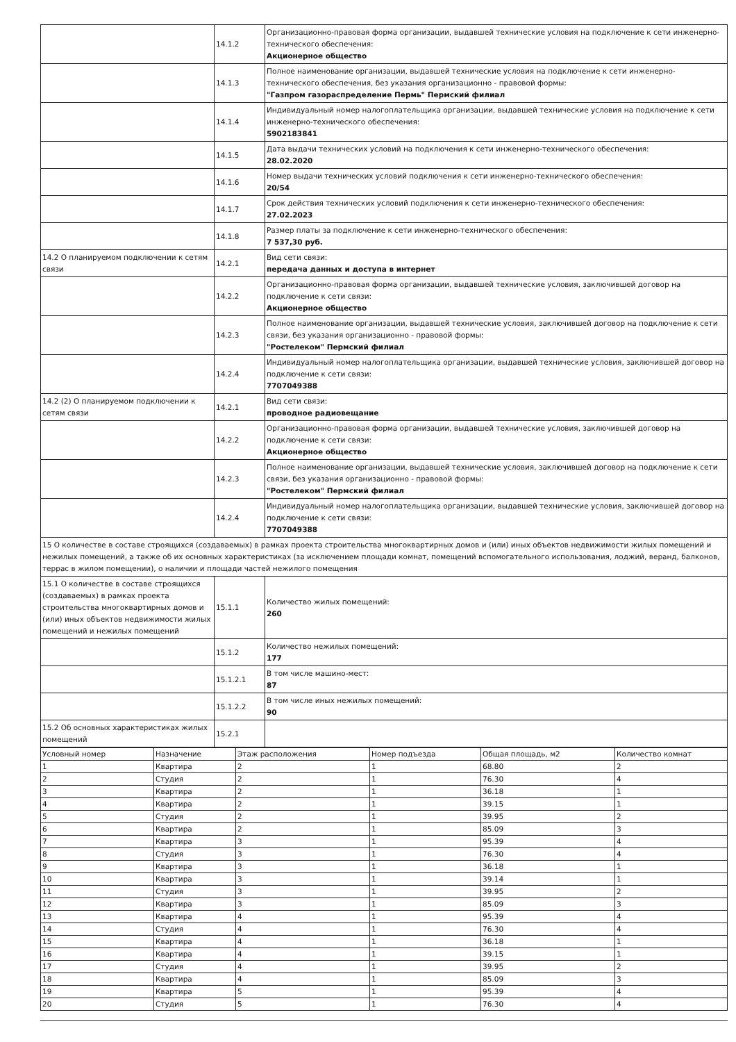| | 14.1.2 | Организационно-правовая форма организации, выдавшей технические условия на подключение к сети инженерно-технического обеспечения: Акционерное общество |
| | 14.1.3 | Полное наименование организации, выдавшей технические условия на подключение к сети инженерно-технического обеспечения, без указания организационно - правовой формы: "Газпром газораспределение Пермь" Пермский филиал |
| | 14.1.4 | Индивидуальный номер налогоплательщика организации, выдавшей технические условия на подключение к сети инженерно-технического обеспечения: 5902183841 |
| | 14.1.5 | Дата выдачи технических условий на подключения к сети инженерно-технического обеспечения: 28.02.2020 |
| | 14.1.6 | Номер выдачи технических условий подключения к сети инженерно-технического обеспечения: 20/54 |
| | 14.1.7 | Срок действия технических условий подключения к сети инженерно-технического обеспечения: 27.02.2023 |
| | 14.1.8 | Размер платы за подключение к сети инженерно-технического обеспечения: 7 537,30 руб. |
| 14.2 О планируемом подключении к сетям связи | 14.2.1 | Вид сети связи: передача данных и доступа в интернет |
| | 14.2.2 | Организационно-правовая форма организации, выдавшей технические условия, заключившей договор на подключение к сети связи: Акционерное общество |
| | 14.2.3 | Полное наименование организации, выдавшей технические условия, заключившей договор на подключение к сети связи, без указания организационно - правовой формы: "Ростелеком" Пермский филиал |
| | 14.2.4 | Индивидуальный номер налогоплательщика организации, выдавшей технические условия, заключившей договор на подключение к сети связи: 7707049388 |
| 14.2 (2) О планируемом подключении к сетям связи | 14.2.1 | Вид сети связи: проводное радиовещание |
| | 14.2.2 | Организационно-правовая форма организации, выдавшей технические условия, заключившей договор на подключение к сети связи: Акционерное общество |
| | 14.2.3 | Полное наименование организации, выдавшей технические условия, заключившей договор на подключение к сети связи, без указания организационно - правовой формы: "Ростелеком" Пермский филиал |
| | 14.2.4 | Индивидуальный номер налогоплательщика организации, выдавшей технические условия, заключившей договор на подключение к сети связи: 7707049388 |
| 15 О количестве в составе строящихся (создаваемых) в рамках проекта строительства многоквартирных домов и (или) иных объектов недвижимости жилых помещений и нежилых помещений, а также об их основных характеристиках (за исключением площади комнат, помещений вспомогательного использования, лоджий, веранд, балконов, террас в жилом помещении), о наличии и площади частей нежилого помещения | | |
| 15.1 О количестве в составе строящихся (создаваемых) в рамках проекта строительства многоквартирных домов и (или) иных объектов недвижимости жилых помещений и нежилых помещений | 15.1.1 | Количество жилых помещений: 260 |
| | 15.1.2 | Количество нежилых помещений: 177 |
| | 15.1.2.1 | В том числе машино-мест: 87 |
| | 15.1.2.2 | В том числе иных нежилых помещений: 90 |
| 15.2 Об основных характеристиках жилых помещений | 15.2.1 | |
| Условный номер | Назначение | Этаж расположения | Номер подъезда | Общая площадь, м2 | Количество комнат |
| --- | --- | --- | --- | --- | --- |
| 1 | Квартира | 2 | 1 | 68.80 | 2 |
| 2 | Студия | 2 | 1 | 76.30 | 4 |
| 3 | Квартира | 2 | 1 | 36.18 | 1 |
| 4 | Квартира | 2 | 1 | 39.15 | 1 |
| 5 | Студия | 2 | 1 | 39.95 | 2 |
| 6 | Квартира | 2 | 1 | 85.09 | 3 |
| 7 | Квартира | 3 | 1 | 95.39 | 4 |
| 8 | Студия | 3 | 1 | 76.30 | 4 |
| 9 | Квартира | 3 | 1 | 36.18 | 1 |
| 10 | Квартира | 3 | 1 | 39.14 | 1 |
| 11 | Студия | 3 | 1 | 39.95 | 2 |
| 12 | Квартира | 3 | 1 | 85.09 | 3 |
| 13 | Квартира | 4 | 1 | 95.39 | 4 |
| 14 | Студия | 4 | 1 | 76.30 | 4 |
| 15 | Квартира | 4 | 1 | 36.18 | 1 |
| 16 | Квартира | 4 | 1 | 39.15 | 1 |
| 17 | Студия | 4 | 1 | 39.95 | 2 |
| 18 | Квартира | 4 | 1 | 85.09 | 3 |
| 19 | Квартира | 5 | 1 | 95.39 | 4 |
| 20 | Студия | 5 | 1 | 76.30 | 4 |